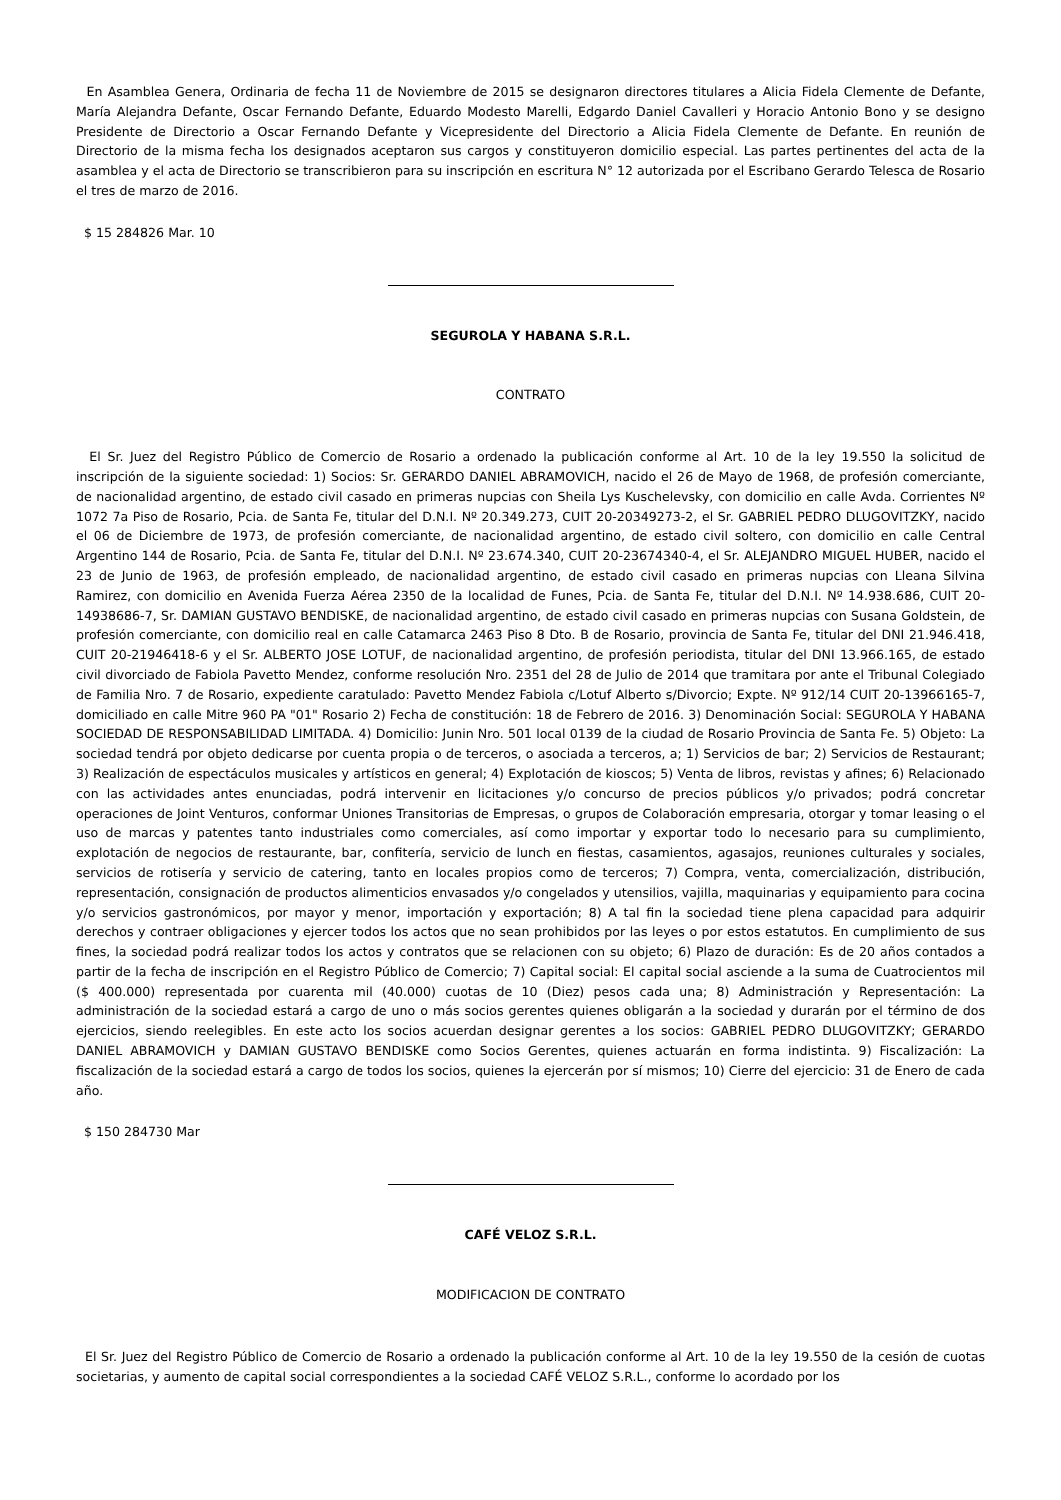En Asamblea Genera, Ordinaria de fecha 11 de Noviembre de 2015 se designaron directores titulares a Alicia Fidela Clemente de Defante, María Alejandra Defante, Oscar Fernando Defante, Eduardo Modesto Marelli, Edgardo Daniel Cavalleri y Horacio Antonio Bono y se designo Presidente de Directorio a Oscar Fernando Defante y Vicepresidente del Directorio a Alicia Fidela Clemente de Defante. En reunión de Directorio de la misma fecha los designados aceptaron sus cargos y constituyeron domicilio especial. Las partes pertinentes del acta de la asamblea y el acta de Directorio se transcribieron para su inscripción en escritura N° 12 autorizada por el Escribano Gerardo Telesca de Rosario el tres de marzo de 2016.
$ 15 284826 Mar. 10
SEGUROLA Y HABANA S.R.L.
CONTRATO
El Sr. Juez del Registro Público de Comercio de Rosario a ordenado la publicación conforme al Art. 10 de la ley 19.550 la solicitud de inscripción de la siguiente sociedad: 1) Socios: Sr. GERARDO DANIEL ABRAMOVICH, nacido el 26 de Mayo de 1968, de profesión comerciante, de nacionalidad argentino, de estado civil casado en primeras nupcias con Sheila Lys Kuschelevsky, con domicilio en calle Avda. Corrientes Nº 1072 7a Piso de Rosario, Pcia. de Santa Fe, titular del D.N.I. Nº 20.349.273, CUIT 20-20349273-2, el Sr. GABRIEL PEDRO DLUGOVITZKY, nacido el 06 de Diciembre de 1973, de profesión comerciante, de nacionalidad argentino, de estado civil soltero, con domicilio en calle Central Argentino 144 de Rosario, Pcia. de Santa Fe, titular del D.N.I. Nº 23.674.340, CUIT 20-23674340-4, el Sr. ALEJANDRO MIGUEL HUBER, nacido el 23 de Junio de 1963, de profesión empleado, de nacionalidad argentino, de estado civil casado en primeras nupcias con Lleana Silvina Ramirez, con domicilio en Avenida Fuerza Aérea 2350 de la localidad de Funes, Pcia. de Santa Fe, titular del D.N.I. Nº 14.938.686, CUIT 20-14938686-7, Sr. DAMIAN GUSTAVO BENDISKE, de nacionalidad argentino, de estado civil casado en primeras nupcias con Susana Goldstein, de profesión comerciante, con domicilio real en calle Catamarca 2463 Piso 8 Dto. B de Rosario, provincia de Santa Fe, titular del DNI 21.946.418, CUIT 20-21946418-6 y el Sr. ALBERTO JOSE LOTUF, de nacionalidad argentino, de profesión periodista, titular del DNI 13.966.165, de estado civil divorciado de Fabiola Pavetto Mendez, conforme resolución Nro. 2351 del 28 de Julio de 2014 que tramitara por ante el Tribunal Colegiado de Familia Nro. 7 de Rosario, expediente caratulado: Pavetto Mendez Fabiola c/Lotuf Alberto s/Divorcio; Expte. Nº 912/14 CUIT 20-13966165-7, domiciliado en calle Mitre 960 PA "01" Rosario 2) Fecha de constitución: 18 de Febrero de 2016. 3) Denominación Social: SEGUROLA Y HABANA SOCIEDAD DE RESPONSABILIDAD LIMITADA. 4) Domicilio: Junin Nro. 501 local 0139 de la ciudad de Rosario Provincia de Santa Fe. 5) Objeto: La sociedad tendrá por objeto dedicarse por cuenta propia o de terceros, o asociada a terceros, a; 1) Servicios de bar; 2) Servicios de Restaurant; 3) Realización de espectáculos musicales y artísticos en general; 4) Explotación de kioscos; 5) Venta de libros, revistas y afines; 6) Relacionado con las actividades antes enunciadas, podrá intervenir en licitaciones y/o concurso de precios públicos y/o privados; podrá concretar operaciones de Joint Venturos, conformar Uniones Transitorias de Empresas, o grupos de Colaboración empresaria, otorgar y tomar leasing o el uso de marcas y patentes tanto industriales como comerciales, así como importar y exportar todo lo necesario para su cumplimiento, explotación de negocios de restaurante, bar, confitería, servicio de lunch en fiestas, casamientos, agasajos, reuniones culturales y sociales, servicios de rotisería y servicio de catering, tanto en locales propios como de terceros; 7) Compra, venta, comercialización, distribución, representación, consignación de productos alimenticios envasados y/o congelados y utensilios, vajilla, maquinarias y equipamiento para cocina y/o servicios gastronómicos, por mayor y menor, importación y exportación; 8) A tal fin la sociedad tiene plena capacidad para adquirir derechos y contraer obligaciones y ejercer todos los actos que no sean prohibidos por las leyes o por estos estatutos. En cumplimiento de sus fines, la sociedad podrá realizar todos los actos y contratos que se relacionen con su objeto; 6) Plazo de duración: Es de 20 años contados a partir de la fecha de inscripción en el Registro Público de Comercio; 7) Capital social: El capital social asciende a la suma de Cuatrocientos mil ($ 400.000) representada por cuarenta mil (40.000) cuotas de 10 (Diez) pesos cada una; 8) Administración y Representación: La administración de la sociedad estará a cargo de uno o más socios gerentes quienes obligarán a la sociedad y durarán por el término de dos ejercicios, siendo reelegibles. En este acto los socios acuerdan designar gerentes a los socios: GABRIEL PEDRO DLUGOVITZKY; GERARDO DANIEL ABRAMOVICH y DAMIAN GUSTAVO BENDISKE como Socios Gerentes, quienes actuarán en forma indistinta. 9) Fiscalización: La fiscalización de la sociedad estará a cargo de todos los socios, quienes la ejercerán por sí mismos; 10) Cierre del ejercicio: 31 de Enero de cada año.
$ 150 284730 Mar
CAFÉ VELOZ S.R.L.
MODIFICACION DE CONTRATO
El Sr. Juez del Registro Público de Comercio de Rosario a ordenado la publicación conforme al Art. 10 de la ley 19.550 de la cesión de cuotas societarias, y aumento de capital social correspondientes a la sociedad CAFÉ VELOZ S.R.L., conforme lo acordado por los